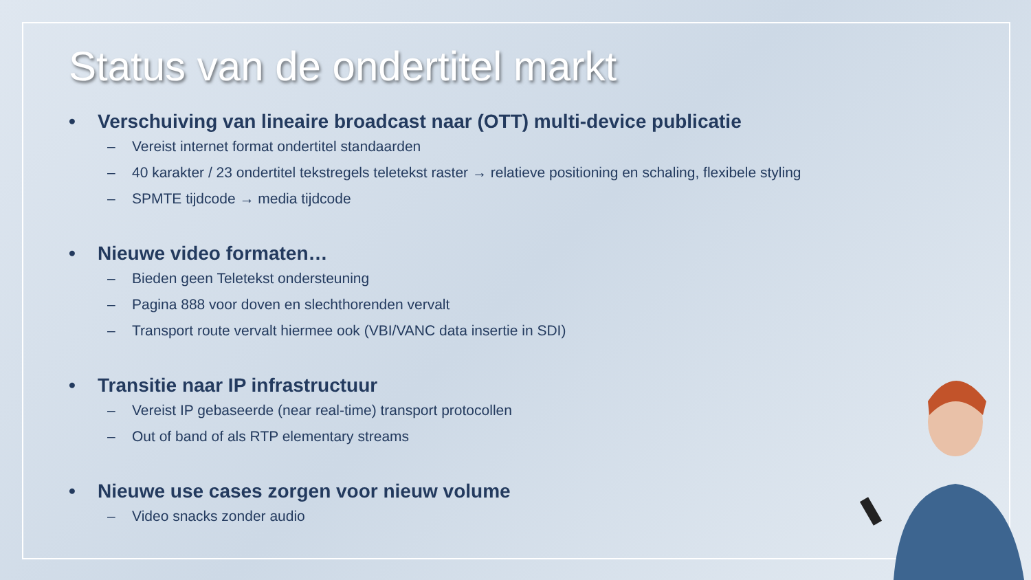Status van de ondertitel markt
• Verschuiving van lineaire broadcast naar (OTT) multi-device publicatie
– Vereist internet format ondertitel standaarden
– 40 karakter / 23 ondertitel tekstregels teletekst raster → relatieve positioning en schaling, flexibele styling
– SPMTE tijdcode → media tijdcode
• Nieuwe video formaten…
– Bieden geen Teletekst ondersteuning
– Pagina 888 voor doven en slechthorenden vervalt
– Transport route vervalt hiermee ook (VBI/VANC data insertie in SDI)
• Transitie naar IP infrastructuur
– Vereist IP gebaseerde (near real-time) transport protocollen
– Out of band of als RTP elementary streams
• Nieuwe use cases zorgen voor nieuw volume
– Video snacks zonder audio